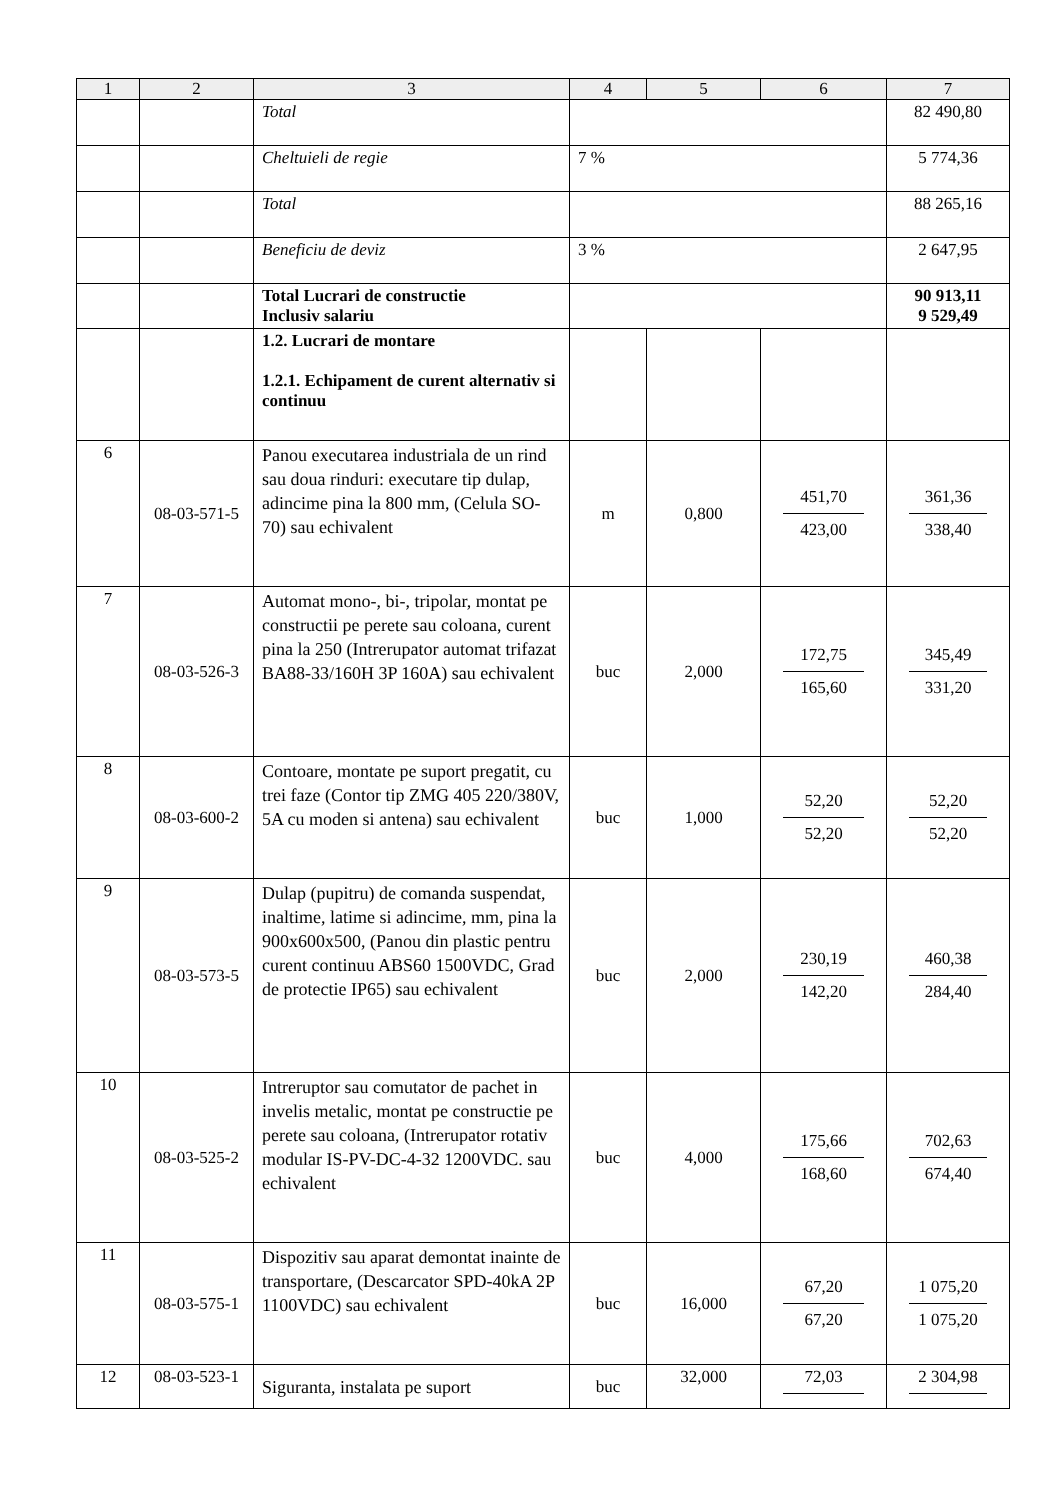| 1 | 2 | 3 | 4 | 5 | 6 | 7 |
| --- | --- | --- | --- | --- | --- | --- |
| | | Total | | | | 82 490,80 |
| | | Cheltuieli de regie | 7 % | | | 5 774,36 |
| | | Total | | | | 88 265,16 |
| | | Beneficiu de deviz | 3 % | | | 2 647,95 |
| | | Total Lucrari de constructie Inclusiv salariu | | | | 90 913,11 9 529,49 |
| | | 1.2. Lucrari de montare 1.2.1. Echipament de curent alternativ si continuu | | | | |
| 6 | 08-03-571-5 | Panou executarea industriala de un rind sau doua rinduri: executare tip dulap, adincime pina la 800 mm, (Celula SO-70) sau echivalent | m | 0,800 | 451,70 423,00 | 361,36 338,40 |
| 7 | 08-03-526-3 | Automat mono-, bi-, tripolar, montat pe constructii pe perete sau coloana, curent pina la 250 (Intrerupator automat trifazat BA88-33/160H 3P 160A) sau echivalent | buc | 2,000 | 172,75 165,60 | 345,49 331,20 |
| 8 | 08-03-600-2 | Contoare, montate pe suport pregatit, cu trei faze (Contor tip ZMG 405 220/380V, 5A cu moden si antena) sau echivalent | buc | 1,000 | 52,20 52,20 | 52,20 52,20 |
| 9 | 08-03-573-5 | Dulap (pupitru) de comanda suspendat, inaltime, latime si adincime, mm, pina la 900x600x500, (Panou din plastic pentru curent continuu ABS60 1500VDC, Grad de protectie IP65) sau echivalent | buc | 2,000 | 230,19 142,20 | 460,38 284,40 |
| 10 | 08-03-525-2 | Intreruptor sau comutator de pachet in invelis metalic, montat pe constructie pe perete sau coloana, (Intrerupator rotativ modular IS-PV-DC-4-32 1200VDC. sau echivalent | buc | 4,000 | 175,66 168,60 | 702,63 674,40 |
| 11 | 08-03-575-1 | Dispozitiv sau aparat demontat inainte de transportare, (Descarcator SPD-40kA 2P 1100VDC) sau echivalent | buc | 16,000 | 67,20 67,20 | 1 075,20 1 075,20 |
| 12 | 08-03-523-1 | Siguranta, instalata pe suport | buc | 32,000 | 72,03 | 2 304,98 |